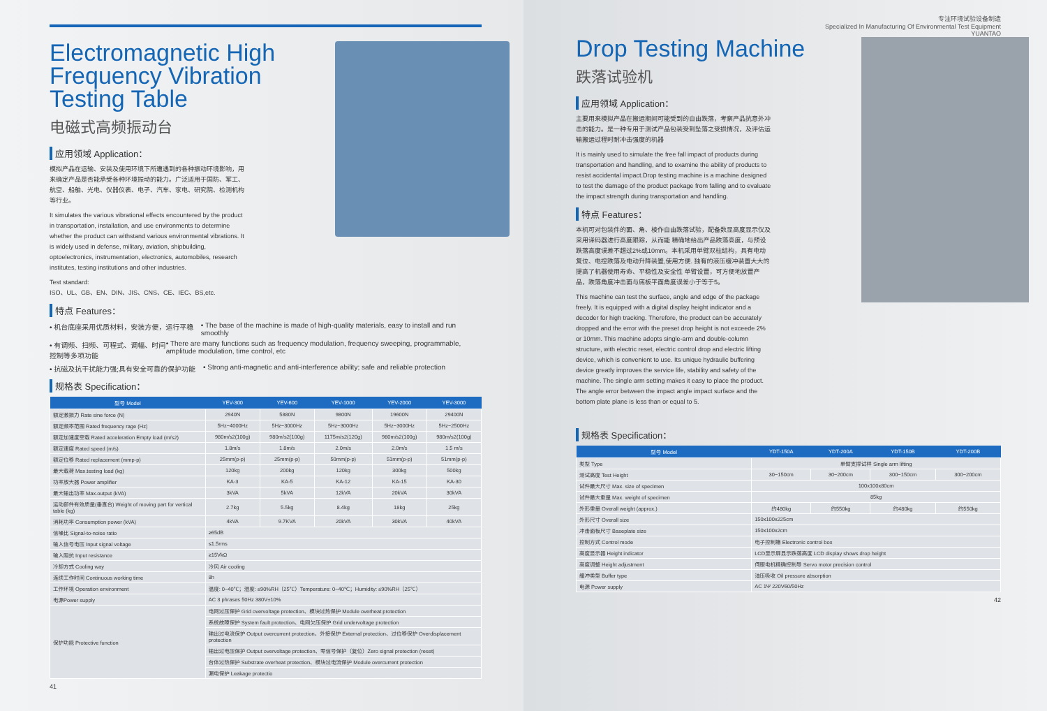Electromagnetic High Frequency Vibration Testing Table
电磁式高频振动台
应用领域 Application：
模拟产品在运输、安装及使用环境下所遭遇到的各种振动环境影响，用来确定产品是否能承受各种环境振动的能力。广泛适用于国防、军工、航空、船舶、光电、仪器仪表、电子、汽车、家电、研究院、检测机构等行业。
It simulates the various vibrational effects encountered by the product in transportation, installation, and use environments to determine whether the product can withstand various environmental vibrations. It is widely used in defense, military, aviation, shipbuilding, optoelectronics, instrumentation, electronics, automobiles, research institutes, testing institutions and other industries.
Test standard:
ISO、UL、GB、EN、DIN、JIS、CNS、CE、IEC、BS,etc.
特点 Features：
• 机台底座采用优质材料，安装方便，运行平稳 • The base of the machine is made of high-quality materials, easy to install and run smoothly
• 有调频、扫频、可程式、调幅、时间控制等多项功能
• There are many functions such as frequency modulation, frequency sweeping, programmable, amplitude modulation, time control, etc
• 抗磁及抗干扰能力强;具有安全可靠的保护功能 • Strong anti-magnetic and anti-interference ability; safe and reliable protection
规格表 Specification：
| 型号 Model | YEV-300 | YEV-600 | YEV-1000 | YEV-2000 | YEV-3000 |
| --- | --- | --- | --- | --- | --- |
| 额定激振力 Rate sine force (N) | 2940N | 5880N | 9800N | 19600N | 29400N |
| 额定频率范围 Rated frequency rage (Hz) | 5Hz~4000Hz | 5Hz~3000Hz | 5Hz~3000Hz | 5Hz~3000Hz | 5Hz~2500Hz |
| 额定加速度空载 Rated acceleration Empty load (m/s2) | 980m/s2(100g) | 980m/s2(100g) | 1175m/s2(120g) | 980m/s2(100g) | 980m/s2(100g) |
| 额定速度 Rated speed (m/s) | 1.8m/s | 1.8m/s | 2.0m/s | 2.0m/s | 1.5 m/s |
| 额定位移 Rated replacement (mmp-p) | 25mm(p-p) | 25mm(p-p) | 50mm(p-p) | 51mm(p-p) | 51mm(p-p) |
| 最大载荷 Max.testing load (kg) | 120kg | 200kg | 120kg | 300kg | 500kg |
| 功率放大器 Power amplifier | KA-3 | KA-5 | KA-12 | KA-15 | KA-30 |
| 最大输出功率 Max.output (kVA) | 3kVA | 5kVA | 12kVA | 20kVA | 30kVA |
| 运动部件有效质量(垂直台) Weight of moving part for vertical table (kg) | 2.7kg | 5.5kg | 8.4kg | 18kg | 25kg |
| 消耗功率 Consumption power (kVA) | 4kVA | 9.7KVA | 20kVA | 30kVA | 40kVA |
| 信噪比 Signal-to-noise ratio | ≥65dB | | | | |
| 输入信号电压 Input signal voltage | ≤1.5rms | | | | |
| 输入阻抗 Input resistance | ≥15VkΩ | | | | |
| 冷却方式 Cooling way | 冷风 Air cooling | | | | |
| 连续工作时间 Continuous working time | 8h | | | | |
| 工作环境 Operation environment | 温度: 0~40℃；湿度: ≤90%RH（25℃）Temperature: 0~40℃；Humidity: ≤90%RH（25℃） | | | | |
| 电源Power supply | AC 3 phrases 50Hz 380V±10% | | | | |
| 保护功能 Protective function | 电网过压保护 Grid overvoltage protection、模块过热保护 Module overheat protection | | | | |
| | 系统故障保护 System fault protection、电网欠压保护 Grid undervoltage protection | | | | |
| | 输出过电流保护 Output overcurrent protection、外接保护 External protection、过位移保护 Overdisplacement protection | | | | |
| | 输出过电压保护 Output overvoltage protection、零信号保护（复位）Zero signal protection (reset) | | | | |
| | 台体过热保护 Substrate overheat protection、模块过电流保护 Module overcurrent protection | | | | |
| | 漏电保护 Leakage protectio | | | | |
41
专注环境试验设备制造
Specialized In Manufacturing Of Environmental Test Equipment
YUANTAO
Drop Testing Machine
跌落试验机
应用领域 Application：
主要用来模拟产品在搬运期间可能受到的自由跌落，考察产品抗意外冲击的能力。是一种专用于测试产品包装受到坠落之受损情况，及评估运输搬运过程时耐冲击强度的机器
It is mainly used to simulate the free fall impact of products during transportation and handling, and to examine the ability of products to resist accidental impact.Drop testing machine is a machine designed to test the damage of the product package from falling and to evaluate the impact strength during transportation and handling.
特点 Features：
本机可对包装件的面、角、棱作自由跌落试验，配备数显高度显示仪及采用译码器进行高度跟踪，从而能 精确地给出产品跌落高度，与预设跌落高度误差不超过2%或10mm。本机采用单臂双柱结构，具有电动复位、电控跌落及电动升降装置,使用方便. 独有的液压缓冲装置大大的提高了机器使用寿命、平稳性及安全性 单臂设置，可方便地放置产品，跌落角度冲击面与底板平面角度误差小于等于5。
This machine can test the surface, angle and edge of the package freely. It is equipped with a digital display height indicator and a decoder for high tracking. Therefore, the product can be accurately dropped and the error with the preset drop height is not exceede 2% or 10mm. This machine adopts single-arm and double-column structure, with electric reset, electric control drop and electric lifting device, which is convenient to use. Its unique hydraulic buffering device greatly improves the service life, stability and safety of the machine. The single arm setting makes it easy to place the product. The angle error between the impact angle impact surface and the bottom plate plane is less than or equal to 5.
规格表 Specification：
| 型号 Model | YDT-150A | YDT-200A | YDT-150B | YDT-200B |
| --- | --- | --- | --- | --- |
| 类型 Type | 单臂支撑试样 Single arm lifting | | | |
| 测试高度 Test Height | 30~150cm | 30~200cm | 300~150cm | 300~200cm |
| 试件最大尺寸 Max. size of specimen | 100x100x80cm | | | |
| 试件最大重量 Max. weight of specimen | 85kg | | | |
| 外形重量 Overall weight (approx.) | 约480kg | 约550kg | 约480kg | 约550kg |
| 外形尺寸 Overall size | 150x100x225cm | | | |
| 冲击面板尺寸 Baseplate size | 150x100x2cm | | | |
| 控制方式 Control mode | 电子控制箱 Electronic control box | | | |
| 高度显示器 Height indicator | LCD显示屏显示跌落高度 LCD display shows drop height | | | |
| 高度调整 Height adjustment | 伺服电机精确控制导 Servo motor precision control | | | |
| 缓冲类型 Buffer type | 油压吸收 Oil pressure absorption | | | |
| 电源 Power supply | AC 1Ψ 220V60/50Hz | | | |
42